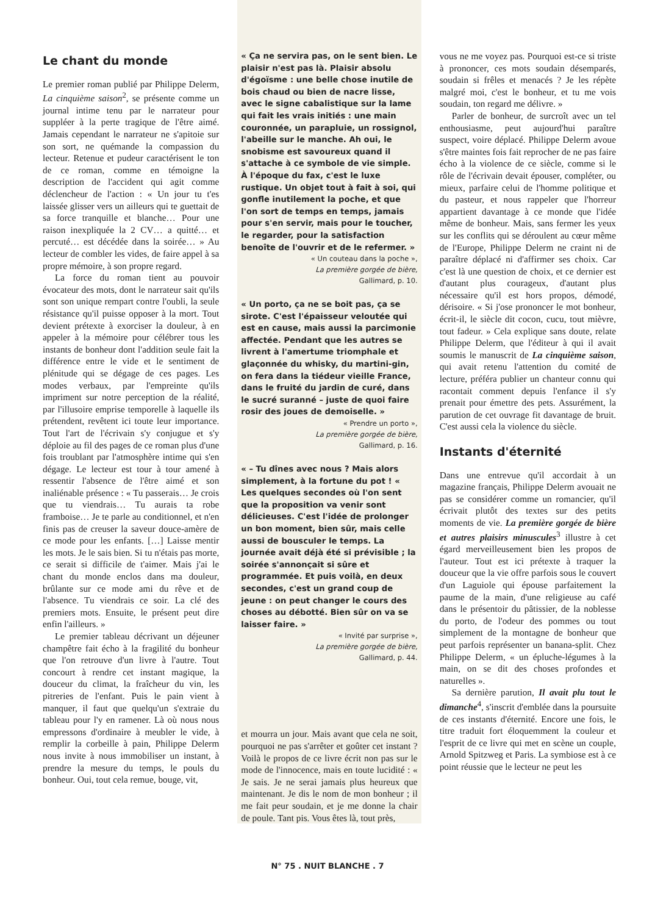Le chant du monde
Le premier roman publié par Philippe Delerm, La cinquième saison<sup>2</sup>, se présente comme un journal intime tenu par le narrateur pour suppléer à la perte tragique de l'être aimé. Jamais cependant le narrateur ne s'apitoie sur son sort, ne quémande la compassion du lecteur. Retenue et pudeur caractérisent le ton de ce roman, comme en témoigne la description de l'accident qui agit comme déclencheur de l'action : « Un jour tu t'es laissée glisser vers un ailleurs qui te guettait de sa force tranquille et blanche… Pour une raison inexpliquée la 2 CV… a quitté… et percuté… est décédée dans la soirée… » Au lecteur de combler les vides, de faire appel à sa propre mémoire, à son propre regard.
La force du roman tient au pouvoir évocateur des mots, dont le narrateur sait qu'ils sont son unique rempart contre l'oubli, la seule résistance qu'il puisse opposer à la mort. Tout devient prétexte à exorciser la douleur, à en appeler à la mémoire pour célébrer tous les instants de bonheur dont l'addition seule fait la différence entre le vide et le sentiment de plénitude qui se dégage de ces pages. Les modes verbaux, par l'empreinte qu'ils impriment sur notre perception de la réalité, par l'illusoire emprise temporelle à laquelle ils prétendent, revêtent ici toute leur importance. Tout l'art de l'écrivain s'y conjugue et s'y déploie au fil des pages de ce roman plus d'une fois troublant par l'atmosphère intime qui s'en dégage. Le lecteur est tour à tour amené à ressentir l'absence de l'être aimé et son inaliénable présence : « Tu passerais… Je crois que tu viendrais… Tu aurais ta robe framboise… Je te parle au conditionnel, et n'en finis pas de creuser la saveur douce-amère de ce mode pour les enfants. […] Laisse mentir les mots. Je le sais bien. Si tu n'étais pas morte, ce serait si difficile de t'aimer. Mais j'ai le chant du monde enclos dans ma douleur, brûlante sur ce mode ami du rêve et de l'absence. Tu viendrais ce soir. La clé des premiers mots. Ensuite, le présent peut dire enfin l'ailleurs. »
Le premier tableau décrivant un déjeuner champêtre fait écho à la fragilité du bonheur que l'on retrouve d'un livre à l'autre. Tout concourt à rendre cet instant magique, la douceur du climat, la fraîcheur du vin, les pitreries de l'enfant. Puis le pain vient à manquer, il faut que quelqu'un s'extraie du tableau pour l'y en ramener. Là où nous nous empressons d'ordinaire à meubler le vide, à remplir la corbeille à pain, Philippe Delerm nous invite à nous immobiliser un instant, à prendre la mesure du temps, le pouls du bonheur. Oui, tout cela remue, bouge, vit,
« Ça ne servira pas, on le sent bien. Le plaisir n'est pas là. Plaisir absolu d'égoïsme : une belle chose inutile de bois chaud ou bien de nacre lisse, avec le signe cabalistique sur la lame qui fait les vrais initiés : une main couronnée, un parapluie, un rossignol, l'abeille sur le manche. Ah oui, le snobisme est savoureux quand il s'attache à ce symbole de vie simple. À l'époque du fax, c'est le luxe rustique. Un objet tout à fait à soi, qui gonfle inutilement la poche, et que l'on sort de temps en temps, jamais pour s'en servir, mais pour le toucher, le regarder, pour la satisfaction benoîte de l'ouvrir et de le refermer. »
« Un couteau dans la poche »,
La première gorgée de bière,
Gallimard, p. 10.
« Un porto, ça ne se boit pas, ça se sirote. C'est l'épaisseur veloutée qui est en cause, mais aussi la parcimonie affectée. Pendant que les autres se livrent à l'amertume triomphale et glaçonnée du whisky, du martini-gin, on fera dans la tiédeur vieille France, dans le fruité du jardin de curé, dans le sucré suranné – juste de quoi faire rosir des joues de demoiselle. »
« Prendre un porto »,
La première gorgée de bière,
Gallimard, p. 16.
« – Tu dînes avec nous ? Mais alors simplement, à la fortune du pot ! « Les quelques secondes où l'on sent que la proposition va venir sont délicieuses. C'est l'idée de prolonger un bon moment, bien sûr, mais celle aussi de bousculer le temps. La journée avait déjà été si prévisible ; la soirée s'annonçait si sûre et programmée. Et puis voilà, en deux secondes, c'est un grand coup de jeune : on peut changer le cours des choses au débotté. Bien sûr on va se laisser faire. »
« Invité par surprise »,
La première gorgée de bière,
Gallimard, p. 44.
et mourra un jour. Mais avant que cela ne soit, pourquoi ne pas s'arrêter et goûter cet instant ? Voilà le propos de ce livre écrit non pas sur le mode de l'innocence, mais en toute lucidité : « Je sais. Je ne serai jamais plus heureux que maintenant. Je dis le nom de mon bonheur ; il me fait peur soudain, et je me donne la chair de poule. Tant pis. Vous êtes là, tout près,
vous ne me voyez pas. Pourquoi est-ce si triste à prononcer, ces mots soudain désemparés, soudain si frêles et menacés ? Je les répète malgré moi, c'est le bonheur, et tu me vois soudain, ton regard me délivre. »
Parler de bonheur, de surcroît avec un tel enthousiasme, peut aujourd'hui paraître suspect, voire déplacé. Philippe Delerm avoue s'être maintes fois fait reprocher de ne pas faire écho à la violence de ce siècle, comme si le rôle de l'écrivain devait épouser, compléter, ou mieux, parfaire celui de l'homme politique et du pasteur, et nous rappeler que l'horreur appartient davantage à ce monde que l'idée même de bonheur. Mais, sans fermer les yeux sur les conflits qui se déroulent au cœur même de l'Europe, Philippe Delerm ne craint ni de paraître déplacé ni d'affirmer ses choix. Car c'est là une question de choix, et ce dernier est d'autant plus courageux, d'autant plus nécessaire qu'il est hors propos, démodé, dérisoire. « Si j'ose prononcer le mot bonheur, écrit-il, le siècle dit cocon, cucu, tout mièvre, tout fadeur. » Cela explique sans doute, relate Philippe Delerm, que l'éditeur à qui il avait soumis le manuscrit de La cinquième saison, qui avait retenu l'attention du comité de lecture, préféra publier un chanteur connu qui racontait comment depuis l'enfance il s'y prenait pour émettre des pets. Assurément, la parution de cet ouvrage fit davantage de bruit. C'est aussi cela la violence du siècle.
Instants d'éternité
Dans une entrevue qu'il accordait à un magazine français, Philippe Delerm avouait ne pas se considérer comme un romancier, qu'il écrivait plutôt des textes sur des petits moments de vie. La première gorgée de bière et autres plaisirs minuscules<sup>3</sup> illustre à cet égard merveilleusement bien les propos de l'auteur. Tout est ici prétexte à traquer la douceur que la vie offre parfois sous le couvert d'un Laguiole qui épouse parfaitement la paume de la main, d'une religieuse au café dans le présentoir du pâtissier, de la noblesse du porto, de l'odeur des pommes ou tout simplement de la montagne de bonheur que peut parfois représenter un banana-split. Chez Philippe Delerm, « un épluche-légumes à la main, on se dit des choses profondes et naturelles ».
Sa dernière parution, Il avait plu tout le dimanche<sup>4</sup>, s'inscrit d'emblée dans la poursuite de ces instants d'éternité. Encore une fois, le titre traduit fort éloquemment la couleur et l'esprit de ce livre qui met en scène un couple, Arnold Spitzweg et Paris. La symbiose est à ce point réussie que le lecteur ne peut les
N° 75 . NUIT BLANCHE . 7